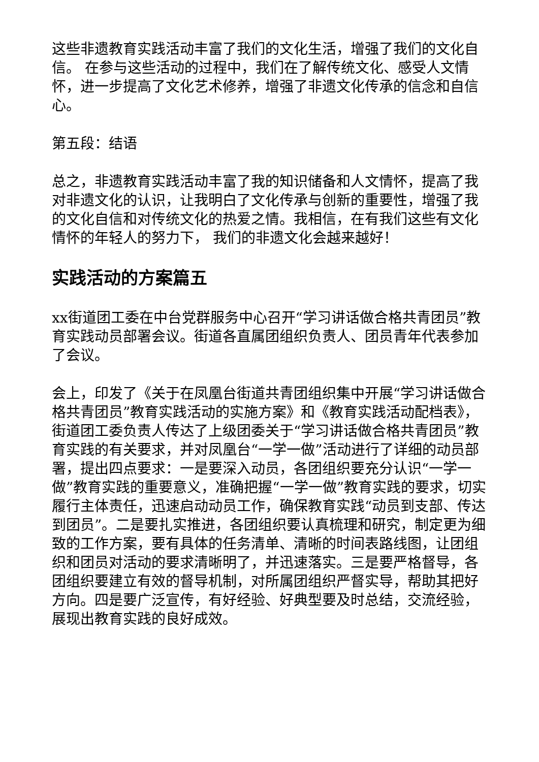这些非遗教育实践活动丰富了我们的文化生活，增强了我们的文化自信。 在参与这些活动的过程中，我们在了解传统文化、感受人文情怀，进一步提高了文化艺术修养，增强了非遗文化传承的信念和自信心。
第五段：结语
总之，非遗教育实践活动丰富了我的知识储备和人文情怀，提高了我对非遗文化的认识，让我明白了文化传承与创新的重要性，增强了我的文化自信和对传统文化的热爱之情。我相信，在有我们这些有文化情怀的年轻人的努力下， 我们的非遗文化会越来越好！
实践活动的方案篇五
xx街道团工委在中台党群服务中心召开“学习讲话做合格共青团员”教育实践动员部署会议。街道各直属团组织负责人、团员青年代表参加了会议。
会上，印发了《关于在凤凰台街道共青团组织集中开展“学习讲话做合格共青团员”教育实践活动的实施方案》和《教育实践活动配档表》，街道团工委负责人传达了上级团委关于“学习讲话做合格共青团员”教育实践的有关要求，并对凤凰台“一学一做”活动进行了详细的动员部署，提出四点要求：一是要深入动员，各团组织要充分认识“一学一做”教育实践的重要意义，准确把握“一学一做”教育实践的要求，切实履行主体责任，迅速启动动员工作，确保教育实践“动员到支部、传达到团员”。二是要扎实推进，各团组织要认真梳理和研究，制定更为细致的工作方案，要有具体的任务清单、清晰的时间表路线图，让团组织和团员对活动的要求清晰明了，并迅速落实。三是要严格督导，各团组织要建立有效的督导机制，对所属团组织严督实导，帮助其把好方向。四是要广泛宣传，有好经验、好典型要及时总结，交流经验，展现出教育实践的良好成效。